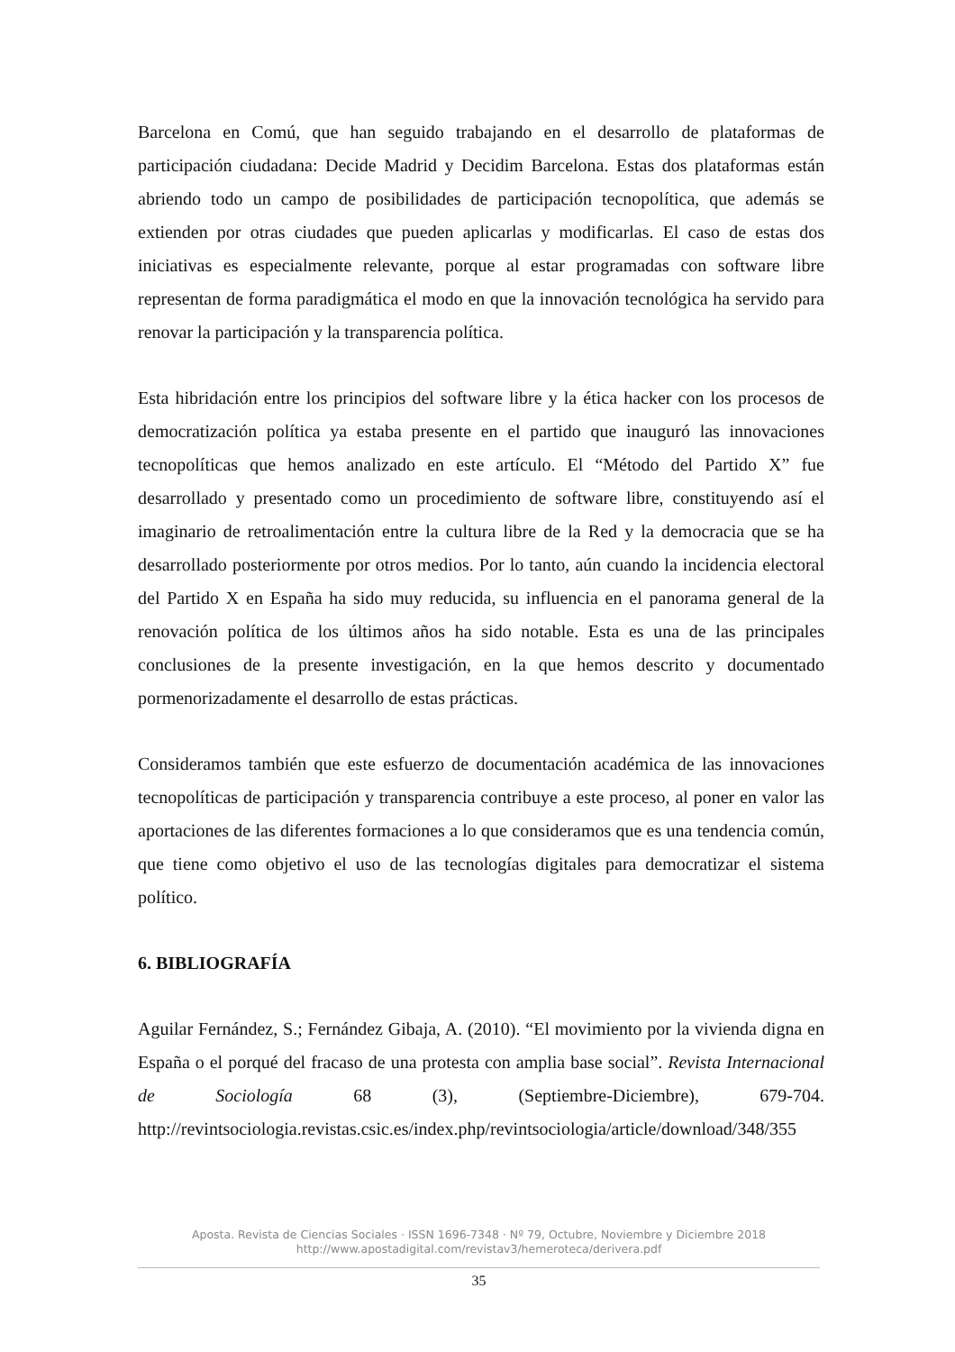Barcelona en Comú, que han seguido trabajando en el desarrollo de plataformas de participación ciudadana: Decide Madrid y Decidim Barcelona. Estas dos plataformas están abriendo todo un campo de posibilidades de participación tecnopolítica, que además se extienden por otras ciudades que pueden aplicarlas y modificarlas. El caso de estas dos iniciativas es especialmente relevante, porque al estar programadas con software libre representan de forma paradigmática el modo en que la innovación tecnológica ha servido para renovar la participación y la transparencia política.
Esta hibridación entre los principios del software libre y la ética hacker con los procesos de democratización política ya estaba presente en el partido que inauguró las innovaciones tecnopolíticas que hemos analizado en este artículo. El “Método del Partido X” fue desarrollado y presentado como un procedimiento de software libre, constituyendo así el imaginario de retroalimentación entre la cultura libre de la Red y la democracia que se ha desarrollado posteriormente por otros medios. Por lo tanto, aún cuando la incidencia electoral del Partido X en España ha sido muy reducida, su influencia en el panorama general de la renovación política de los últimos años ha sido notable. Esta es una de las principales conclusiones de la presente investigación, en la que hemos descrito y documentado pormenorizadamente el desarrollo de estas prácticas.
Consideramos también que este esfuerzo de documentación académica de las innovaciones tecnopolíticas de participación y transparencia contribuye a este proceso, al poner en valor las aportaciones de las diferentes formaciones a lo que consideramos que es una tendencia común, que tiene como objetivo el uso de las tecnologías digitales para democratizar el sistema político.
6. BIBLIOGRAFÍA
Aguilar Fernández, S.; Fernández Gibaja, A. (2010). “El movimiento por la vivienda digna en España o el porqué del fracaso de una protesta con amplia base social”. Revista Internacional de Sociología 68 (3), (Septiembre-Diciembre), 679-704. http://revintsociologia.revistas.csic.es/index.php/revintsociologia/article/download/348/355
Aposta. Revista de Ciencias Sociales · ISSN 1696-7348 · Nº 79, Octubre, Noviembre y Diciembre 2018
http://www.apostadigital.com/revistav3/hemeroteca/derivera.pdf
35